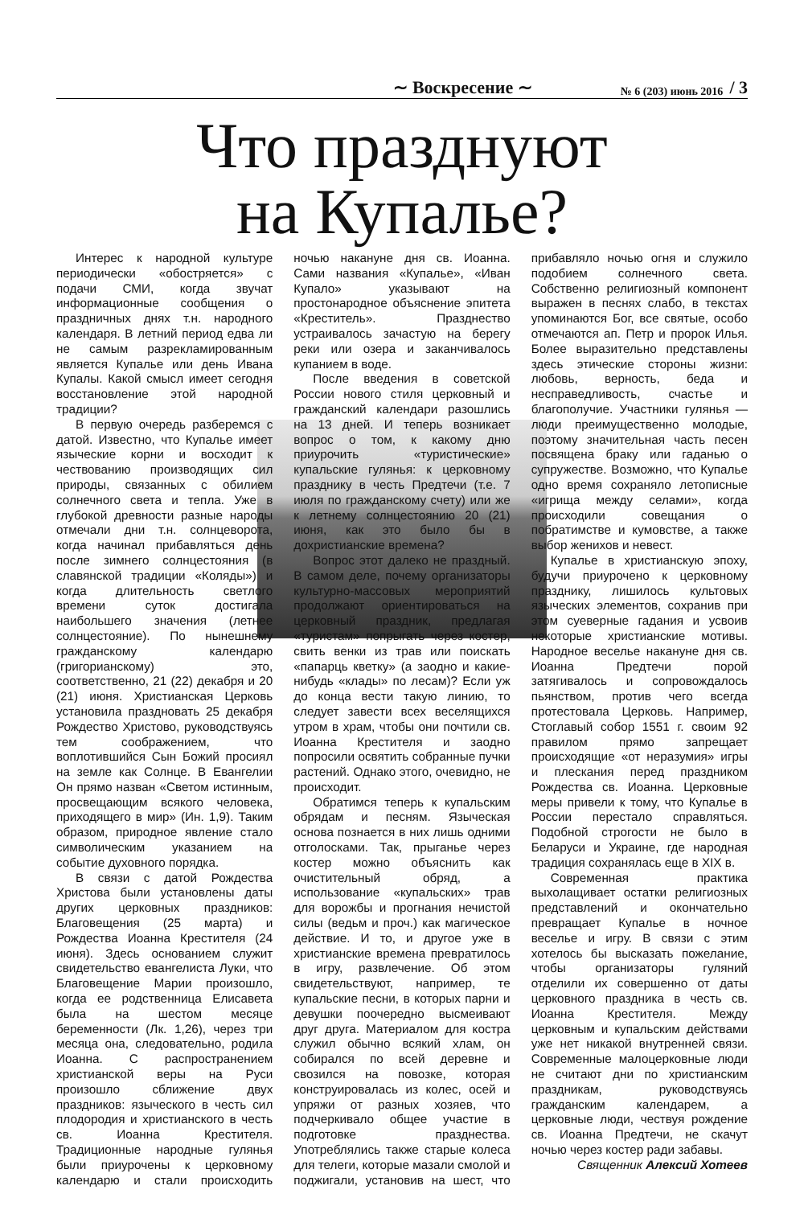∼ Воскресение ∼ № 6 (203) июнь 2016 / 3
Что празднуют
на Купалье?
Интерес к народной культуре периодически «обостряется» с подачи СМИ, когда звучат информационные сообщения о праздничных днях т.н. народного календаря. В летний период едва ли не самым разрекламированным является Купалье или день Ивана Купалы. Какой смысл имеет сегодня восстановление этой народной традиции?
В первую очередь разберемся с датой. Известно, что Купалье имеет языческие корни и восходит к чествованию производящих сил природы, связанных с обилием солнечного света и тепла. Уже в глубокой древности разные народы отмечали дни т.н. солнцеворота, когда начинал прибавляться день после зимнего солнцестояния (в славянской традиции «Коляды») и когда длительность светлого времени суток достигала наибольшего значения (летнее солнцестояние). По нынешнему гражданскому календарю (григорианскому) это, соответственно, 21 (22) декабря и 20 (21) июня. Христианская Церковь установила праздновать 25 декабря Рождество Христово, руководствуясь тем соображением, что воплотившийся Сын Божий просиял на земле как Солнце. В Евангелии Он прямо назван «Светом истинным, просвещающим всякого человека, приходящего в мир» (Ин. 1,9). Таким образом, природное явление стало символическим указанием на событие духовного порядка.
В связи с датой Рождества Христова были установлены даты других церковных праздников: Благовещения (25 марта) и Рождества Иоанна Крестителя (24 июня). Здесь основанием служит свидетельство евангелиста Луки, что Благовещение Марии произошло, когда ее родственница Елисавета была на шестом месяце беременности (Лк. 1,26), через три месяца она, следовательно, родила Иоанна. С распространением христианской веры на Руси произошло сближение двух праздников: языческого в честь сил плодородия и христианского в честь св. Иоанна Крестителя. Традиционные народные гулянья были приурочены к церковному календарю и стали происходить ночью накануне дня св. Иоанна. Сами названия «Купалье», «Иван Купало» указывают на простонародное объяснение эпитета «Креститель». Празднество устраивалось зачастую на берегу реки или озера и заканчивалось купанием в воде.
После введения в советской России нового стиля церковный и гражданский календари разошлись на 13 дней. И теперь возникает вопрос о том, к какому дню приурочить «туристические» купальские гулянья: к церковному празднику в честь Предтечи (т.е. 7 июля по гражданскому счету) или же к летнему солнцестоянию 20 (21) июня, как это было бы в дохристианские времена?
Вопрос этот далеко не праздный. В самом деле, почему организаторы культурно-массовых мероприятий продолжают ориентироваться на церковный праздник, предлагая «туристам» попрыгать через костер, свить венки из трав или поискать «папарць кветку» (а заодно и какие-нибудь «клады» по лесам)? Если уж до конца вести такую линию, то следует завести всех веселящихся утром в храм, чтобы они почтили св. Иоанна Крестителя и заодно попросили освятить собранные пучки растений. Однако этого, очевидно, не происходит.
Обратимся теперь к купальским обрядам и песням. Языческая основа познается в них лишь одними отголосками. Так, прыганье через костер можно объяснить как очистительный обряд, а использование «купальских» трав для ворожбы и прогнания нечистой силы (ведьм и проч.) как магическое действие. И то, и другое уже в христианские времена превратилось в игру, развлечение. Об этом свидетельствуют, например, те купальские песни, в которых парни и девушки поочередно высмеивают друг друга. Материалом для костра служил обычно всякий хлам, он собирался по всей деревне и свозился на повозке, которая конструировалась из колес, осей и упряжи от разных хозяев, что подчеркивало общее участие в подготовке празднества. Употреблялись также старые колеса для телеги, которые мазали смолой и поджигали, установив на шест, что прибавляло ночью огня и служило подобием солнечного света. Собственно религиозный компонент выражен в песнях слабо, в текстах упоминаются Бог, все святые, особо отмечаются ап. Петр и пророк Илья. Более выразительно представлены здесь этические стороны жизни: любовь, верность, беда и несправедливость, счастье и благополучие. Участники гулянья — люди преимущественно молодые, поэтому значительная часть песен посвящена браку или гаданью о супружестве. Возможно, что Купалье одно время сохраняло летописные «игрища между селами», когда происходили совещания о побратимстве и кумовстве, а также выбор женихов и невест.
Купалье в христианскую эпоху, будучи приурочено к церковному празднику, лишилось культовых языческих элементов, сохранив при этом суеверные гадания и усвоив некоторые христианские мотивы. Народное веселье накануне дня св. Иоанна Предтечи порой затягивалось и сопровождалось пьянством, против чего всегда протестовала Церковь. Например, Стоглавый собор 1551 г. своим 92 правилом прямо запрещает происходящие «от неразумия» игры и плескания перед праздником Рождества св. Иоанна. Церковные меры привели к тому, что Купалье в России перестало справляться. Подобной строгости не было в Беларуси и Украине, где народная традиция сохранялась еще в XIX в.
Современная практика выхолащивает остатки религиозных представлений и окончательно превращает Купалье в ночное веселье и игру. В связи с этим хотелось бы высказать пожелание, чтобы организаторы гуляний отделили их совершенно от даты церковного праздника в честь св. Иоанна Крестителя. Между церковным и купальским действами уже нет никакой внутренней связи. Современные малоцерковные люди не считают дни по христианским праздникам, руководствуясь гражданским календарем, а церковные люди, чествуя рождение св. Иоанна Предтечи, не скачут ночью через костер ради забавы.
Священник Алексий Хотеев